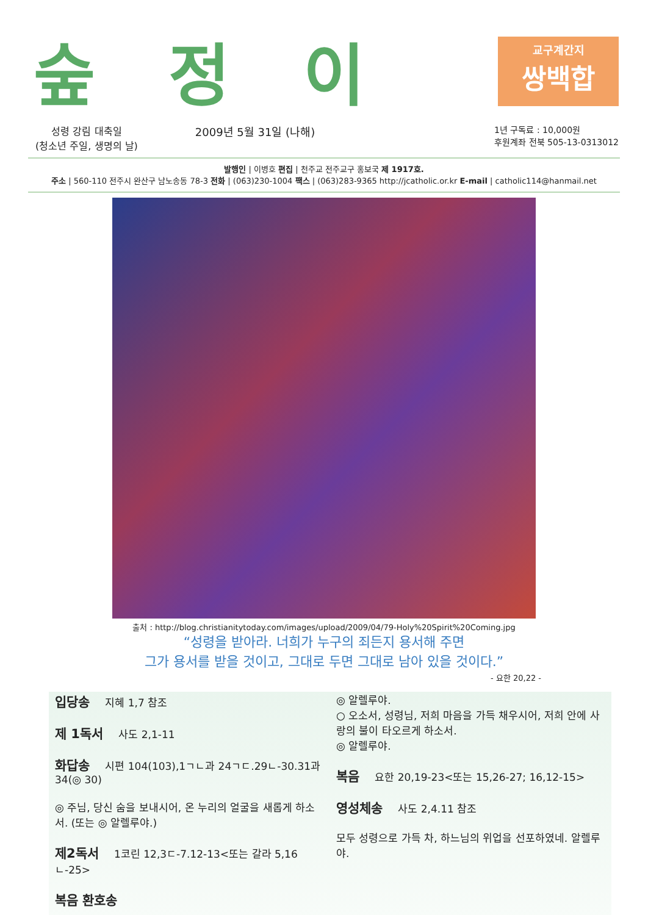숲정이
교구계간지
쌍백합
성령 강림 대축일
(청소년 주일, 생명의 날)
2009년 5월 31일 (나해)
1년 구독료 : 10,000원
후원계좌 전북 505-13-0313012
발행인 | 이병호 편집 | 천주교 전주교구 홍보국 제 1917호.
주소 | 560-110 전주시 완산구 남노송동 78-3 전화 | (063)230-1004 팩스 | (063)283-9365 http://jcatholic.or.kr E-mail | catholic114@hanmail.net
출처 : http://blog.christianitytoday.com/images/upload/2009/04/79-Holy%20Spirit%20Coming.jpg
“성령을 받아라. 너희가 누구의 죄든지 용서해 주면
그가 용서를 받을 것이고, 그대로 두면 그대로 남아 있을 것이다.”
- 요한 20,22 -
입당송 지혜 1,7 참조
제 1독서 사도 2,1-11
화답송 시편 104(103),1ㄱㄴ과 24ㄱㄷ.29ㄴ-30.31과 34(◎ 30)
◎ 주님, 당신 숨을 보내시어, 온 누리의 얼굴을 새롭게 하소서. (또는 ◎ 알렐루야.)
제2독서 1코린 12,3ㄷ-7.12-13<또는 갈라 5,16ㄴ-25>
복음 환호송
◎ 알렐루야.
○ 오소서, 성령님, 저희 마음을 가득 채우시어, 저희 안에 사랑의 불이 타오르게 하소서.
◎ 알렐루야.
복음 요한 20,19-23<또는 15,26-27; 16,12-15>
영성체송 사도 2,4.11 참조
모두 성령으로 가득 차, 하느님의 위업을 선포하였네. 알렐루야.